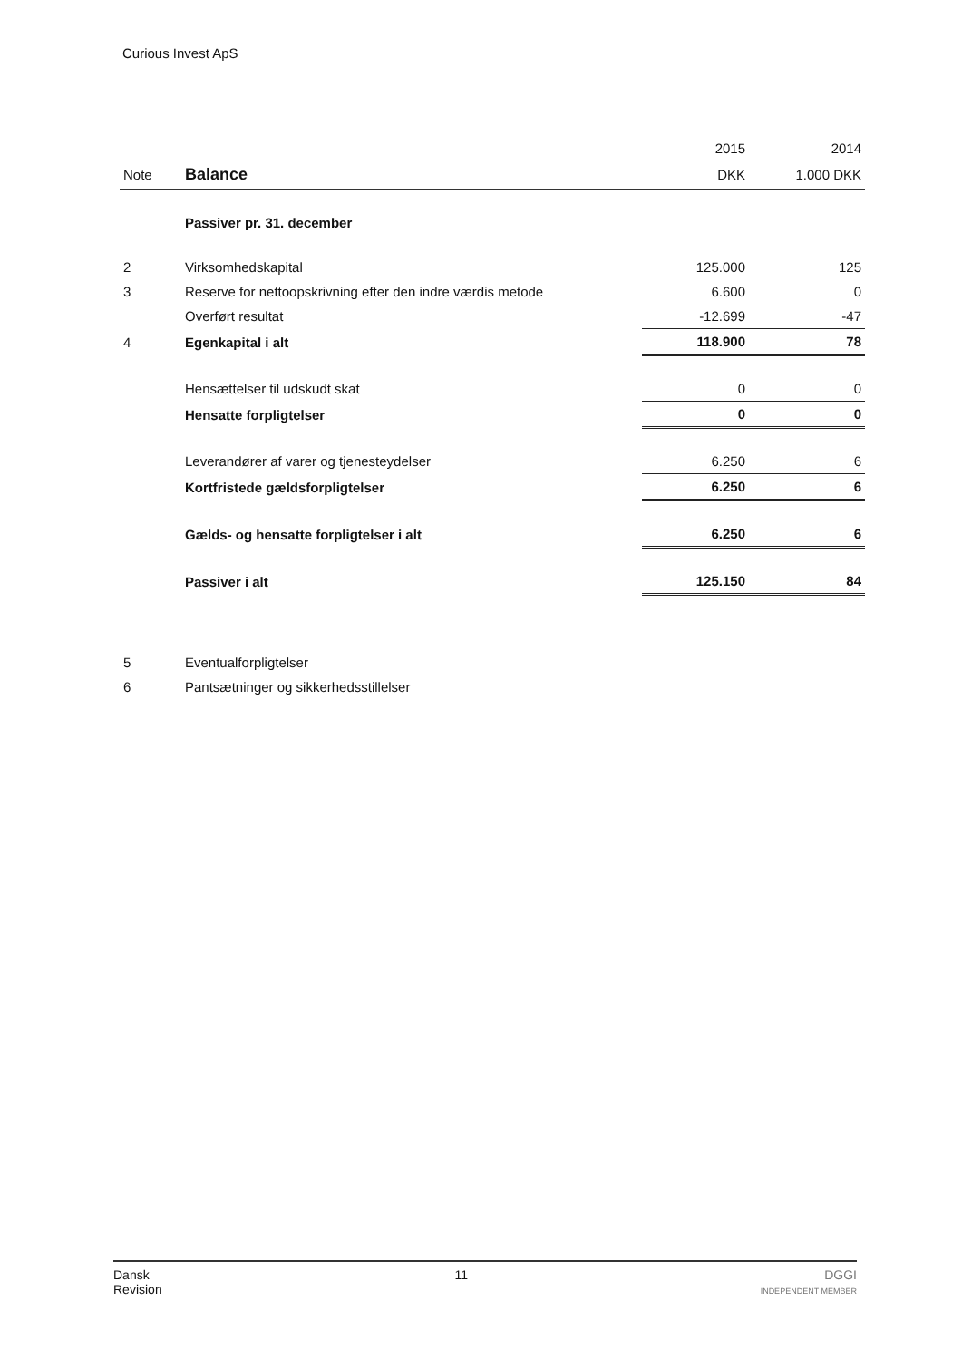Curious Invest ApS
| | | 2015 | 2014 |
| --- | --- | --- | --- |
| Note | Balance | DKK | 1.000 DKK |
| | Passiver pr. 31. december | | |
| 2 | Virksomhedskapital | 125.000 | 125 |
| 3 | Reserve for nettoopskrivning efter den indre værdis metode | 6.600 | 0 |
| | Overført resultat | -12.699 | -47 |
| 4 | Egenkapital i alt | 118.900 | 78 |
| | Hensættelser til udskudt skat | 0 | 0 |
| | Hensatte forpligtelser | 0 | 0 |
| | Leverandører af varer og tjenesteydelser | 6.250 | 6 |
| | Kortfristede gældsforpligtelser | 6.250 | 6 |
| | Gælds- og hensatte forpligtelser i alt | 6.250 | 6 |
| | Passiver i alt | 125.150 | 84 |
| 5 | Eventualforpligtelser | | |
| 6 | Pantsætninger og sikkerhedsstillelser | | |
Dansk
Revision
11 DGGI
INDEPENDENT MEMBER